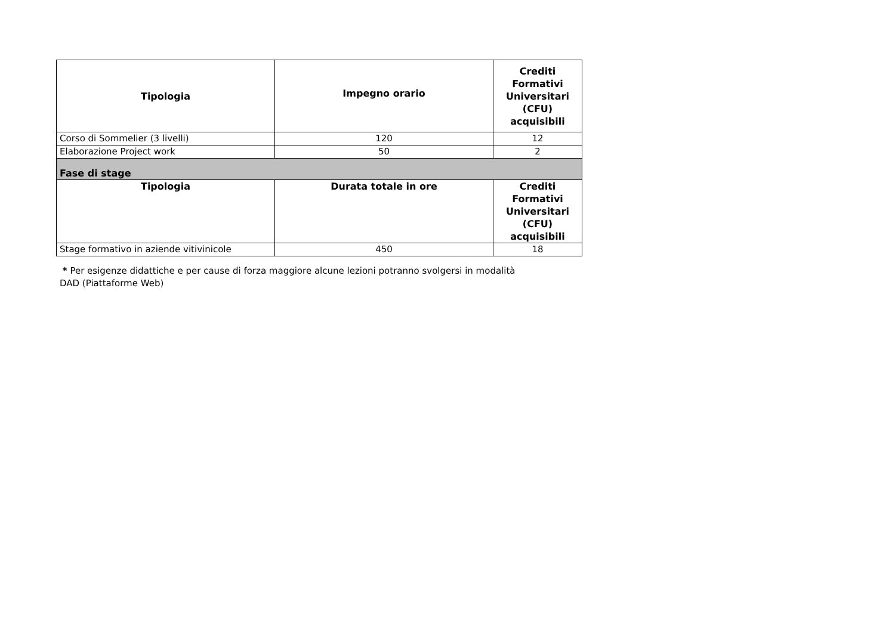| Tipologia | Impegno orario | Crediti Formativi Universitari (CFU) acquisibili |
| --- | --- | --- |
| Corso di Sommelier (3 livelli) | 120 | 12 |
| Elaborazione Project work | 50 | 2 |
| Fase di stage | | |
| Tipologia | Durata totale in ore | Crediti Formativi Universitari (CFU) acquisibili |
| Stage formativo in aziende vitivinicole | 450 | 18 |
* Per esigenze didattiche e per cause di forza maggiore alcune lezioni potranno svolgersi in modalità
DAD (Piattaforme Web)